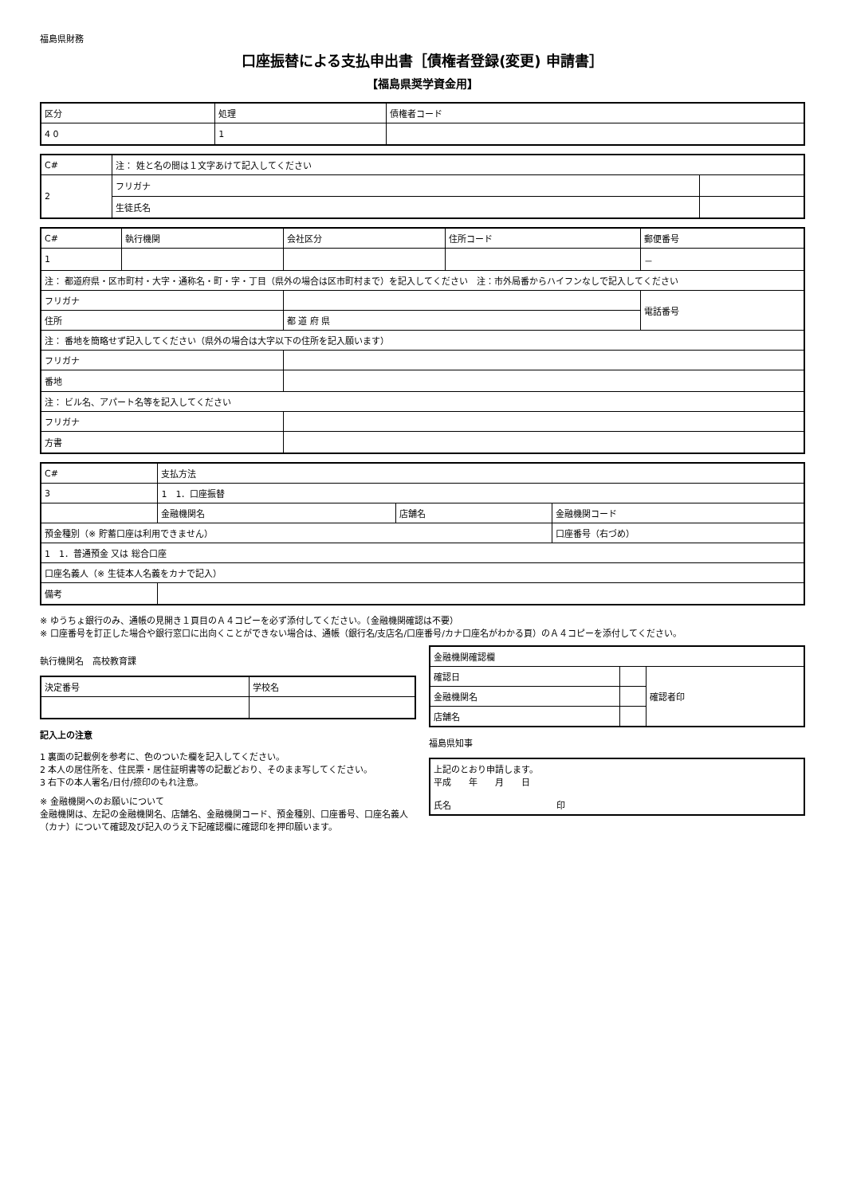福島県財務
口座振替による支払申出書［債権者登録(変更) 申請書］
【福島県奨学資金用】
| 区分 | 処理 | 債権者コード |
| --- | --- | --- |
| 4 0 | 1 | |
| C# | 注： 姓と名の間は１文字あけて記入してください | |
| 2 | フリガナ | |
| | 生徒氏名 | |
| C# | 執行機関 | 会社区分 | 住所コード | 郵便番号 |
| 1 | | | | － |
| 注： 都道府県・区市町村・大字・通称名・町・字・丁目（県外の場合は区市町村まで）を記入してください 注：市外局番からハイフンなしで記入してください | | | | |
| フリガナ | | | | 電話番号 |
| 住所 | | 都 道 府 県 | | |
| 注： 番地を簡略せず記入してください（県外の場合は大字以下の住所を記入願います） | | | | |
| フリガナ | | | | |
| 番地 | | | | |
| 注： ビル名、アパート名等を記入してください | | | | |
| フリガナ | | | | |
| 方書 | | | | |
| C# | 支払方法 | | |
| 3 | 1 1．口座振替 | | |
| | 金融機関名 | 店舗名 | 金融機関コード |
| 預金種別（※ 貯蓄口座は利用できません） | | | 口座番号（右づめ） |
| 1 1．普通預金 又は 総合口座 | | | |
| 口座名義人（※ 生徒本人名義をカナで記入） | | | |
| 備考 | | | |
※ ゆうちょ銀行のみ、通帳の見開き１頁目のＡ４コピーを必ず添付してください。（金融機関確認は不要）
※ 口座番号を訂正した場合や銀行窓口に出向くことができない場合は、通帳（銀行名/支店名/口座番号/カナ口座名がわかる頁）のＡ４コピーを添付してください。
執行機関名　高校教育課
| 決定番号 | 学校名 |
| --- | --- |
記入上の注意
1 裏面の記載例を参考に、色のついた欄を記入してください。
2 本人の居住所を、住民票・居住証明書等の記載どおり、そのまま写してください。
3 右下の本人署名/日付/捺印のもれ注意。
※ 金融機関へのお願いについて
金融機関は、左記の金融機関名、店舗名、金融機関コード、預金種別、口座番号、口座名義人（カナ）について確認及び記入のうえ下記確認欄に確認印を押印願います。
| 金融機関確認欄 | | |
| --- | --- | --- |
| 確認日 | | 確認者印 |
| 金融機関名 | | |
| 店舗名 | | |
福島県知事
| 上記のとおり申請します。 平成 年 月 日 氏名 印 |